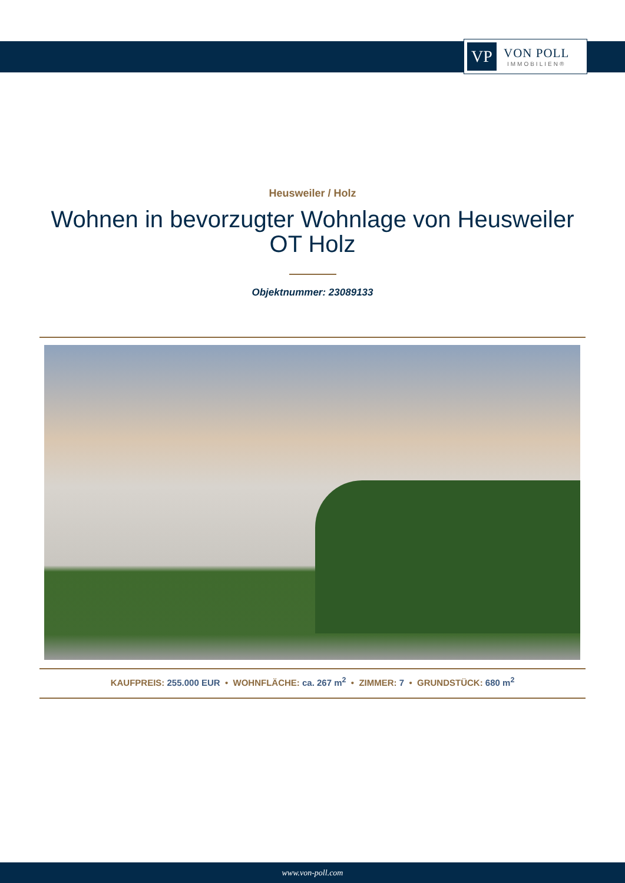VP
VON POLL
IMMOBILIEN®
Heusweiler / Holz
Wohnen in bevorzugter Wohnlage von Heusweiler OT Holz
Objektnummer: 23089133
KAUFPREIS: 255.000 EUR • WOHNFLÄCHE: ca. 267 m<sup>2</sup> • ZIMMER: 7 • GRUNDSTÜCK: 680 m<sup>2</sup>
www.von-poll.com